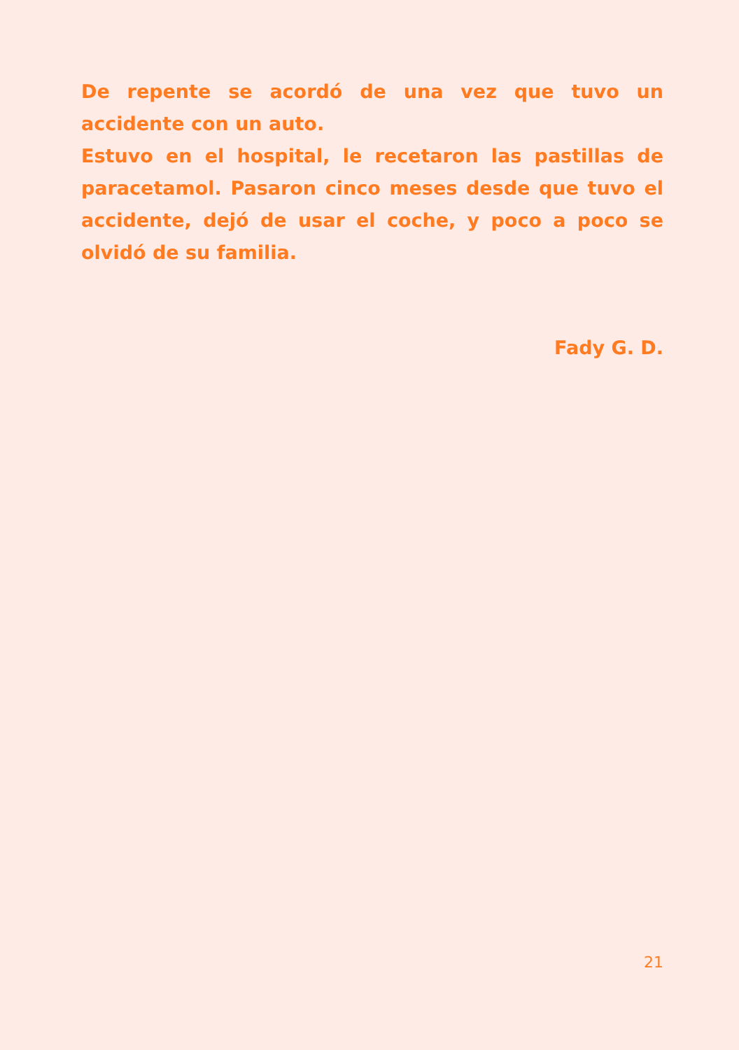De repente se acordó de una vez que tuvo un accidente con un auto.
Estuvo en el hospital, le recetaron las pastillas de paracetamol. Pasaron cinco meses desde que tuvo el accidente, dejó de usar el coche, y poco a poco se olvidó de su familia.
Fady G. D.
21